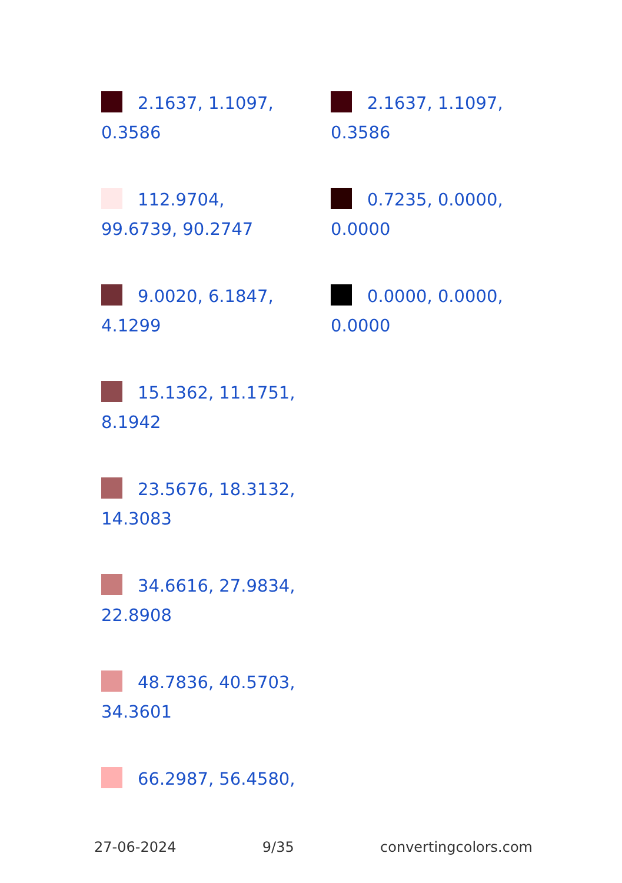2.1637, 1.1097, 0.3586
112.9704, 99.6739, 90.2747
9.0020, 6.1847, 4.1299
15.1362, 11.1751, 8.1942
23.5676, 18.3132, 14.3083
34.6616, 27.9834, 22.8908
48.7836, 40.5703, 34.3601
66.2987, 56.4580,
2.1637, 1.1097, 0.3586
0.7235, 0.0000, 0.0000
0.0000, 0.0000, 0.0000
27-06-2024 9/35 convertingcolors.com